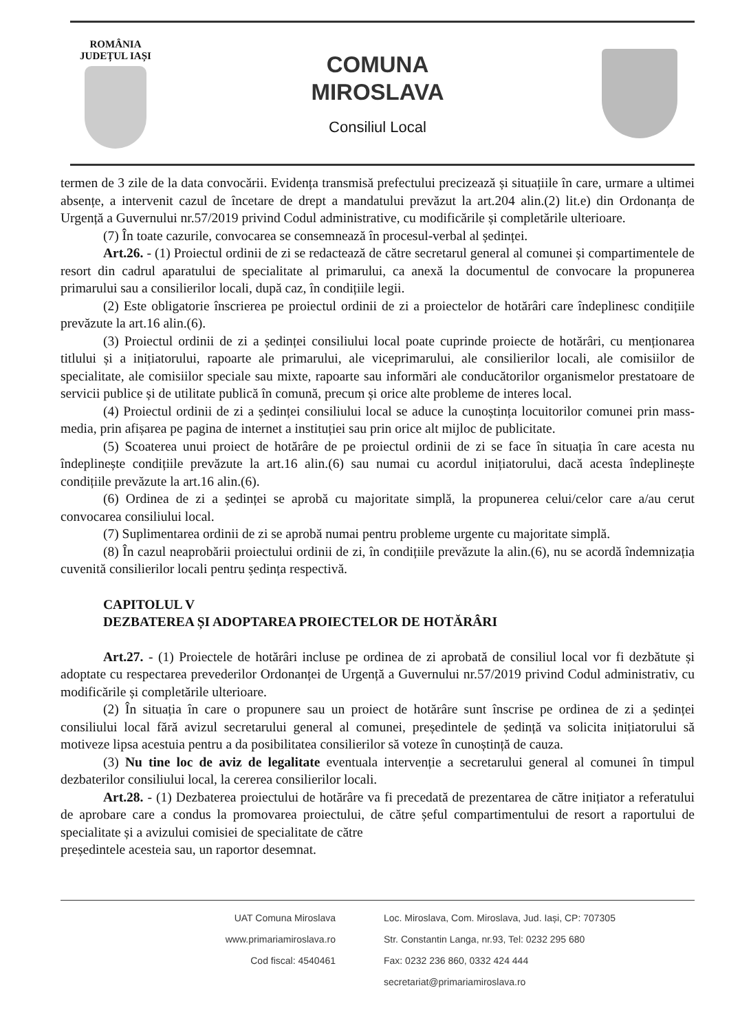ROMÂNIA
JUDEȚUL IAȘI
COMUNA
MIROSLAVA
Consiliul Local
termen de 3 zile de la data convocării. Evidența transmisă prefectului precizează și situațiile în care, urmare a ultimei absențe, a intervenit cazul de încetare de drept a mandatului prevăzut la art.204 alin.(2) lit.e) din Ordonanța de Urgență a Guvernului nr.57/2019 privind Codul administrative, cu modificările și completările ulterioare.
(7) În toate cazurile, convocarea se consemnează în procesul-verbal al ședinței.
Art.26. - (1) Proiectul ordinii de zi se redactează de către secretarul general al comunei și compartimentele de resort din cadrul aparatului de specialitate al primarului, ca anexă la documentul de convocare la propunerea primarului sau a consilierilor locali, după caz, în condițiile legii.
(2) Este obligatorie înscrierea pe proiectul ordinii de zi a proiectelor de hotărâri care îndeplinesc condițiile prevăzute la art.16 alin.(6).
(3) Proiectul ordinii de zi a ședinței consiliului local poate cuprinde proiecte de hotărâri, cu menționarea titlului și a inițiatorului, rapoarte ale primarului, ale viceprimarului, ale consilierilor locali, ale comisiilor de specialitate, ale comisiilor speciale sau mixte, rapoarte sau informări ale conducătorilor organismelor prestatoare de servicii publice și de utilitate publică în comună, precum și orice alte probleme de interes local.
(4) Proiectul ordinii de zi a ședinței consiliului local se aduce la cunoștința locuitorilor comunei prin mass-media, prin afișarea pe pagina de internet a instituției sau prin orice alt mijloc de publicitate.
(5) Scoaterea unui proiect de hotărâre de pe proiectul ordinii de zi se face în situația în care acesta nu îndeplinește condițiile prevăzute la art.16 alin.(6) sau numai cu acordul inițiatorului, dacă acesta îndeplinește condițiile prevăzute la art.16 alin.(6).
(6) Ordinea de zi a ședinței se aprobă cu majoritate simplă, la propunerea celui/celor care a/au cerut convocarea consiliului local.
(7) Suplimentarea ordinii de zi se aprobă numai pentru probleme urgente cu majoritate simplă.
(8) În cazul neaprobării proiectului ordinii de zi, în condițiile prevăzute la alin.(6), nu se acordă îndemnizația cuvenită consilierilor locali pentru ședința respectivă.
CAPITOLUL V
DEZBATEREA ȘI ADOPTAREA PROIECTELOR DE HOTĂRÂRI
Art.27. - (1) Proiectele de hotărâri incluse pe ordinea de zi aprobată de consiliul local vor fi dezbătute și adoptate cu respectarea prevederilor Ordonanței de Urgență a Guvernului nr.57/2019 privind Codul administrativ, cu modificările și completările ulterioare.
(2) În situația în care o propunere sau un proiect de hotărâre sunt înscrise pe ordinea de zi a ședinței consiliului local fără avizul secretarului general al comunei, președintele de ședință va solicita inițiatorului să motiveze lipsa acestuia pentru a da posibilitatea consilierilor să voteze în cunoștință de cauza.
(3) Nu tine loc de aviz de legalitate eventuala intervenție a secretarului general al comunei în timpul dezbaterilor consiliului local, la cererea consilierilor locali.
Art.28. - (1) Dezbaterea proiectului de hotărâre va fi precedată de prezentarea de către inițiator a referatului de aprobare care a condus la promovarea proiectului, de către șeful compartimentului de resort a raportului de specialitate și a avizului comisiei de specialitate de către
președintele acesteia sau, un raportor desemnat.
UAT Comuna Miroslava
www.primariamiroslava.ro
Cod fiscal: 4540461
Loc. Miroslava, Com. Miroslava, Jud. Iași, CP: 707305
Str. Constantin Langa, nr.93, Tel: 0232 295 680
Fax: 0232 236 860, 0332 424 444
secretariat@primariamiroslava.ro